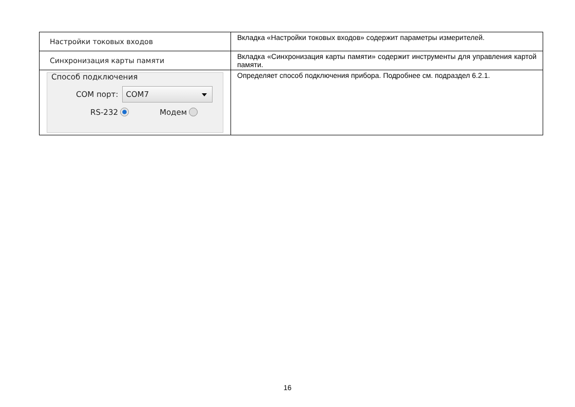| Настройки токовых входов | Вкладка «Настройки токовых входов» содержит параметры измерителей. |
| Синхронизация карты памяти | Вкладка «Синхронизация карты памяти» содержит инструменты для управления картой памяти. |
| Способ подключения COM порт: COM7 RS-232 Модем | Определяет способ подключения прибора. Подробнее см. подраздел 6.2.1. |
16